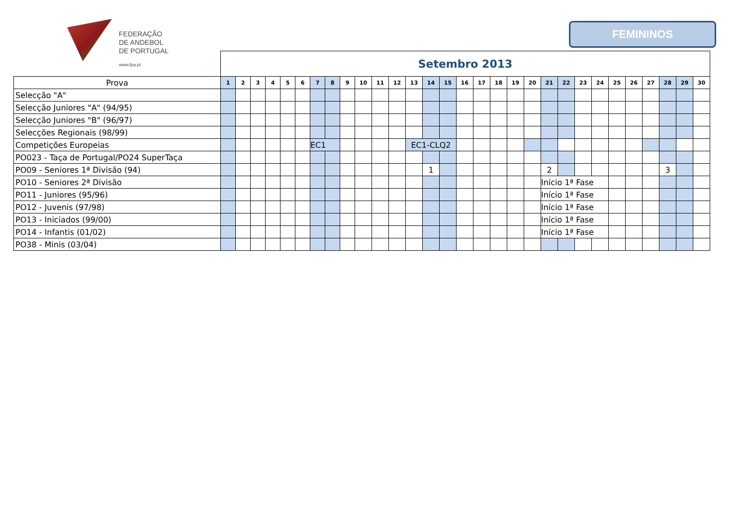FEDERAÇÃO
DE ANDEBOL
DE PORTUGAL
www.fpa.pt
FEMININOS
| | Setembro 2013 | | | | | | | | | | | | | | | | | | | | | | | | | | | | | |
| Prova | 1 | 2 | 3 | 4 | 5 | 6 | 7 | 8 | 9 | 10 | 11 | 12 | 13 | 14 | 15 | 16 | 17 | 18 | 19 | 20 | 21 | 22 | 23 | 24 | 25 | 26 | 27 | 28 | 29 | 30 |
| Selecção "A" | | | | | | | | | | | | | | | | | | | | | | | | | | | | | | |
| Selecção Juniores "A" (94/95) | | | | | | | | | | | | | | | | | | | | | | | | | | | | | | |
| Selecção Juniores "B" (96/97) | | | | | | | | | | | | | | | | | | | | | | | | | | | | | | |
| Selecções Regionais (98/99) | | | | | | | | | | | | | | | | | | | | | | | | | | | | | | |
| Competições Europeias | | | | | | | EC1 | | | | | | EC1-CLQ2 | | | | | | | | | | | | | | | | | |
| PO023 - Taça de Portugal/PO24 SuperTaça | | | | | | | | | | | | | | | | | | | | | | | | | | | | | | |
| PO09 - Seniores 1ª Divisão (94) | | | | | | | | | | | | | | 1 | | | | | | | 2 | | | | | | | 3 | | |
| PO10 - Seniores 2ª Divisão | | | | | | | | | | | | | | | | | | | | | Início 1ª Fase | | | | | | | | | |
| PO11 - Juniores (95/96) | | | | | | | | | | | | | | | | | | | | | Início 1ª Fase | | | | | | | | | |
| PO12 - Juvenis (97/98) | | | | | | | | | | | | | | | | | | | | | Início 1ª Fase | | | | | | | | | |
| PO13 - Iniciados (99/00) | | | | | | | | | | | | | | | | | | | | | Início 1ª Fase | | | | | | | | | |
| PO14 - Infantis (01/02) | | | | | | | | | | | | | | | | | | | | | Início 1ª Fase | | | | | | | | | |
| PO38 - Minis (03/04) | | | | | | | | | | | | | | | | | | | | | | | | | | | | | | |